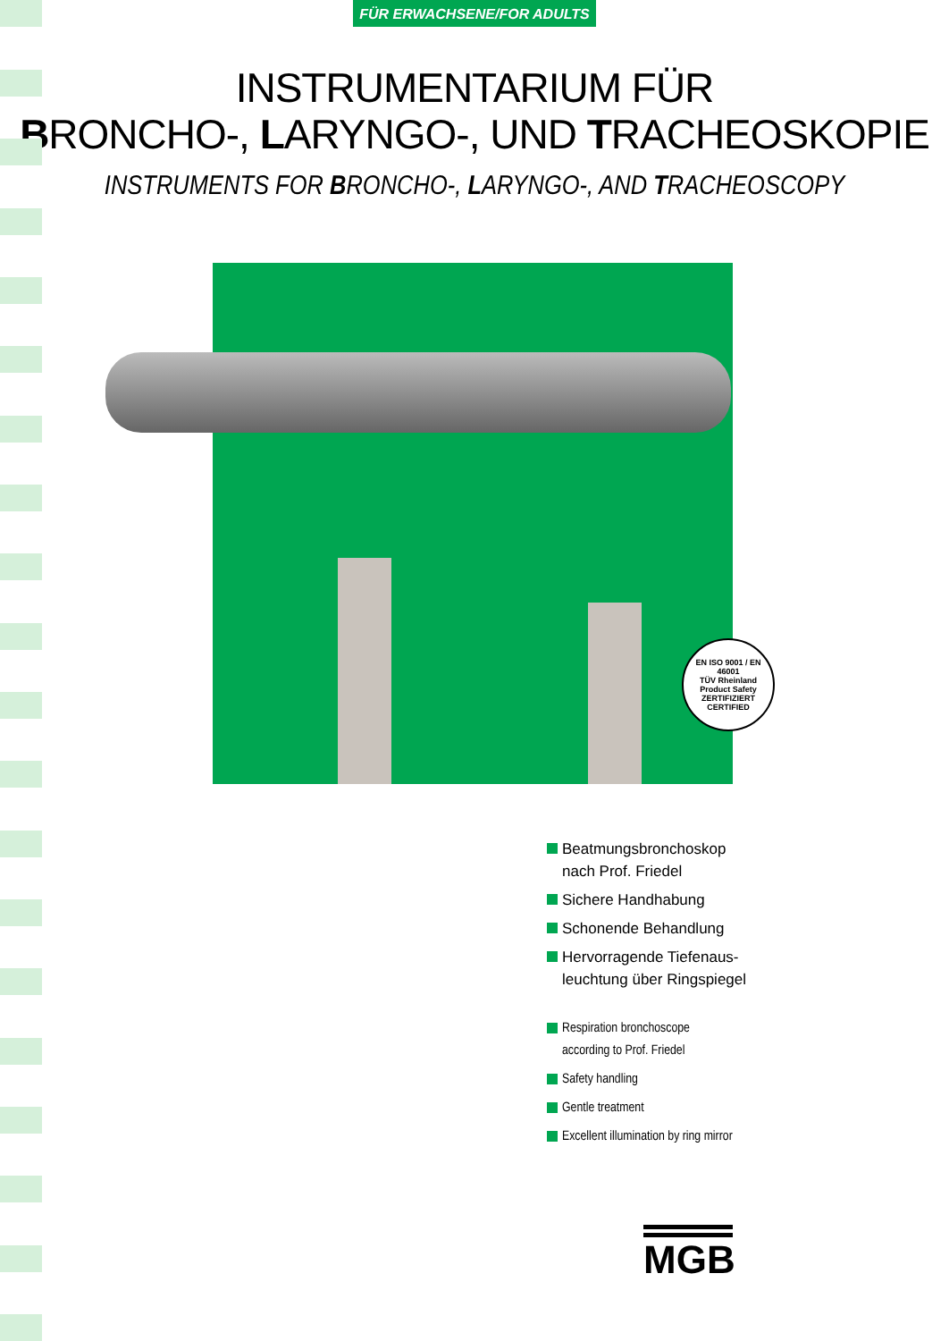FÜR ERWACHSENE/FOR ADULTS
INSTRUMENTARIUM FÜR
BRONCHO-, LARYNGO-, UND TRACHEOSKOPIE
INSTRUMENTS FOR BRONCHO-, LARYNGO-, AND TRACHEOSCOPY
EN ISO 9001 / EN 46001
TÜV Rheinland Product Safety
ZERTIFIZIERT CERTIFIED
Beatmungsbronchoskop
nach Prof. Friedel
Sichere Handhabung
Schonende Behandlung
Hervorragende Tiefenaus-
leuchtung über Ringspiegel
Respiration bronchoscope
according to Prof. Friedel
Safety handling
Gentle treatment
Excellent illumination by ring mirror
MGB